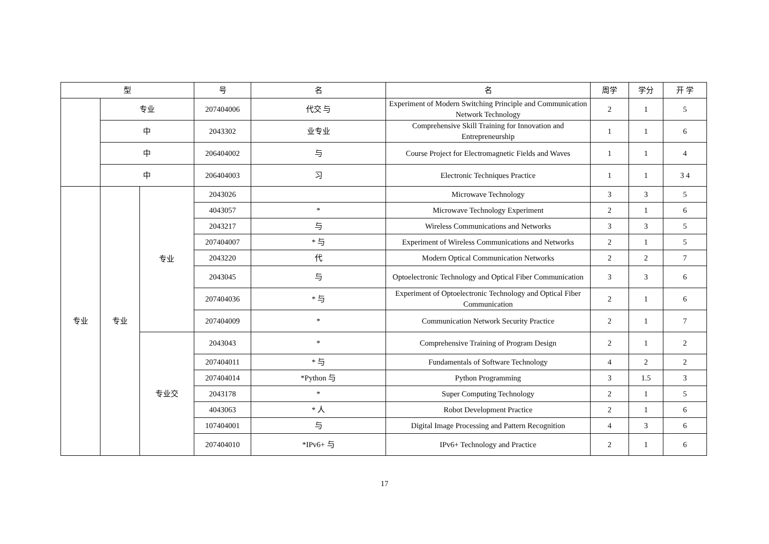| 型 | | | 号 | 名 | 名 | 周学 | 学分 | 开 学 |
| --- | --- | --- | --- | --- | --- | --- | --- | --- |
| | 专业 | | 207404006 | 代交 与 | Experiment of Modern Switching Principle and Communication Network Technology | 2 | 1 | 5 |
| | 中 | | 2043302 | 业专业 | Comprehensive Skill Training for Innovation and Entrepreneurship | 1 | 1 | 6 |
| | 中 | | 206404002 | 与 | Course Project for Electromagnetic Fields and Waves | 1 | 1 | 4 |
| | 中 | | 206404003 | 习 | Electronic Techniques Practice | 1 | 1 | 3 4 |
| 专业 | 专业 | 专业 | 2043026 | | Microwave Technology | 3 | 3 | 5 |
| | | | 4043057 | * | Microwave Technology Experiment | 2 | 1 | 6 |
| | | | 2043217 | 与 | Wireless Communications and Networks | 3 | 3 | 5 |
| | | | 207404007 | * 与 | Experiment of Wireless Communications and Networks | 2 | 1 | 5 |
| | | | 2043220 | 代 | Modern Optical Communication Networks | 2 | 2 | 7 |
| | | | 2043045 | 与 | Optoelectronic Technology and Optical Fiber Communication | 3 | 3 | 6 |
| | | | 207404036 | * 与 | Experiment of Optoelectronic Technology and Optical Fiber Communication | 2 | 1 | 6 |
| | | | 207404009 | * | Communication Network Security Practice | 2 | 1 | 7 |
| | | 专业交 | 2043043 | * | Comprehensive Training of Program Design | 2 | 1 | 2 |
| | | | 207404011 | * 与 | Fundamentals of Software Technology | 4 | 2 | 2 |
| | | | 207404014 | *Python 与 | Python Programming | 3 | 1.5 | 3 |
| | | | 2043178 | * | Super Computing Technology | 2 | 1 | 5 |
| | | | 4043063 | * 人 | Robot Development Practice | 2 | 1 | 6 |
| | | | 107404001 | 与 | Digital Image Processing and Pattern Recognition | 4 | 3 | 6 |
| | | | 207404010 | *IPv6+ 与 | IPv6+ Technology and Practice | 2 | 1 | 6 |
17